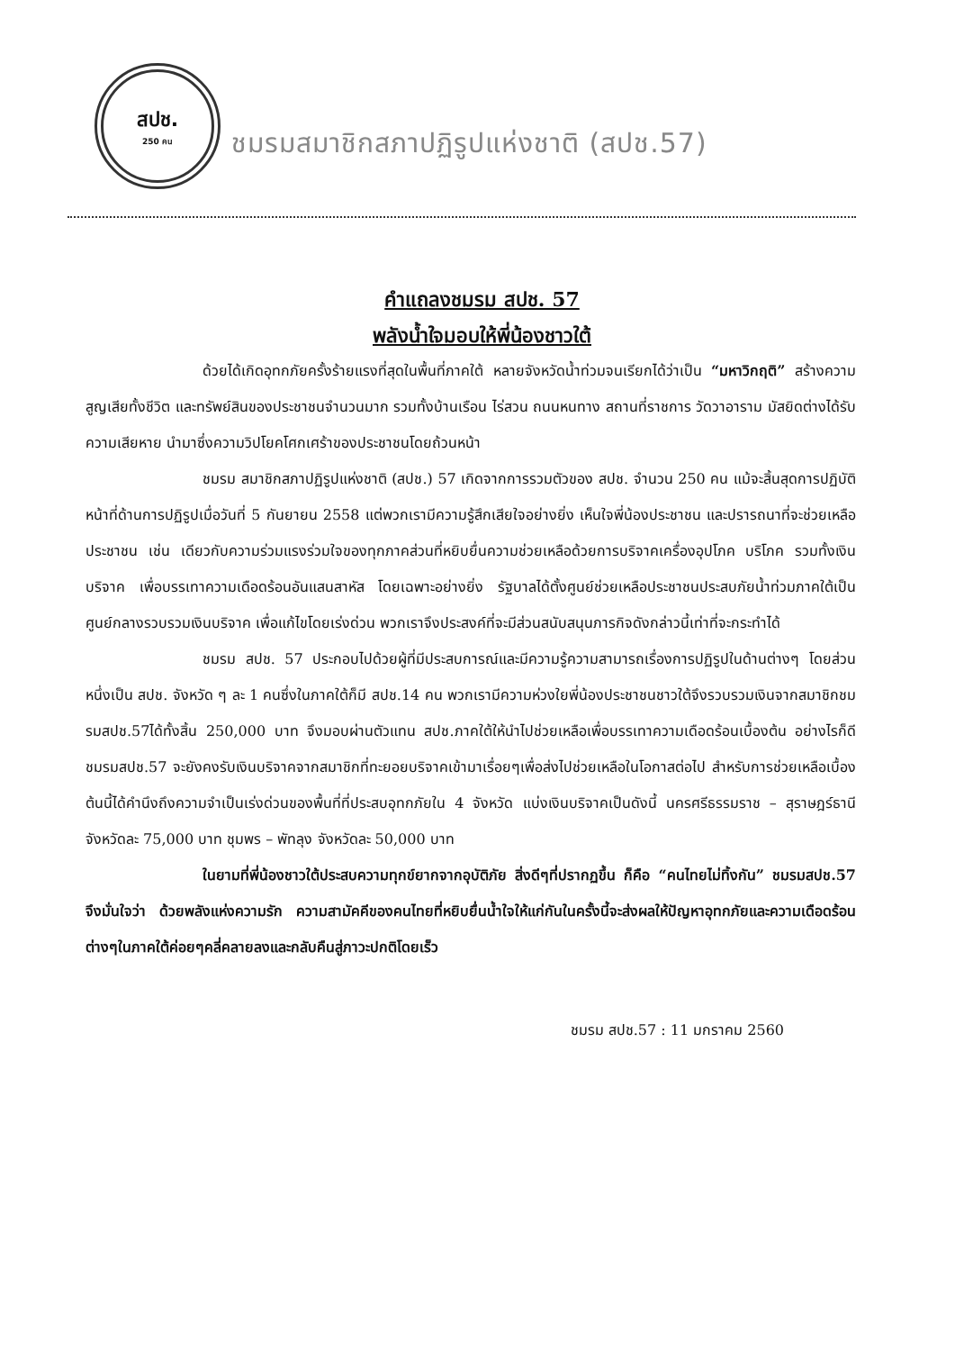สปช.
250 คน
ชมรมสมาชิกสภาปฏิรูปแห่งชาติ (สปช.57)
คำแถลงชมรม สปช. 57
พลังน้ำใจมอบให้พี่น้องชาวใต้
ด้วยได้เกิดอุทกภัยครั้งร้ายแรงที่สุดในพื้นที่ภาคใต้ หลายจังหวัดน้ำท่วมจนเรียกได้ว่าเป็น “มหาวิกฤติ” สร้างความสูญเสียทั้งชีวิต และทรัพย์สินของประชาชนจำนวนมาก รวมทั้งบ้านเรือน ไร่สวน ถนนหนทาง สถานที่ราชการ วัดวาอาราม มัสยิดต่างได้รับความเสียหาย นำมาซึ่งความวิปโยคโศกเศร้าของประชาชนโดยถ้วนหน้า
ชมรม สมาชิกสภาปฏิรูปแห่งชาติ (สปช.) 57 เกิดจากการรวมตัวของ สปช. จำนวน 250 คน แม้จะสิ้นสุดการปฏิบัติหน้าที่ด้านการปฏิรูปเมื่อวันที่ 5 กันยายน 2558 แต่พวกเรามีความรู้สึกเสียใจอย่างยิ่ง เห็นใจพี่น้องประชาชน และปรารถนาที่จะช่วยเหลือประชาชน เช่น เดียวกับความร่วมแรงร่วมใจของทุกภาคส่วนที่หยิบยื่นความช่วยเหลือด้วยการบริจาคเครื่องอุปโภค บริโภค รวมทั้งเงินบริจาค เพื่อบรรเทาความเดือดร้อนอันแสนสาหัส โดยเฉพาะอย่างยิ่ง รัฐบาลได้ตั้งศูนย์ช่วยเหลือประชาชนประสบภัยน้ำท่วมภาคใต้เป็นศูนย์กลางรวบรวมเงินบริจาค เพื่อแก้ไขโดยเร่งด่วน พวกเราจึงประสงค์ที่จะมีส่วนสนับสนุนภารกิจดังกล่าวนี้เท่าที่จะกระทำได้
ชมรม สปช. 57 ประกอบไปด้วยผู้ที่มีประสบการณ์และมีความรู้ความสามารถเรื่องการปฏิรูปในด้านต่างๆ โดยส่วนหนึ่งเป็น สปช. จังหวัด ๆ ละ 1 คนซึ่งในภาคใต้ก็มี สปช.14 คน พวกเรามีความห่วงใยพี่น้องประชาชนชาวใต้จึงรวบรวมเงินจากสมาชิกชมรมสปช.57ได้ทั้งสิ้น 250,000 บาท จึงมอบผ่านตัวแทน สปช.ภาคใต้ให้นำไปช่วยเหลือเพื่อบรรเทาความเดือดร้อนเบื้องต้น อย่างไรก็ดี ชมรมสปช.57 จะยังคงรับเงินบริจาคจากสมาชิกที่ทะยอยบริจาคเข้ามาเรื่อยๆเพื่อส่งไปช่วยเหลือในโอกาสต่อไป สำหรับการช่วยเหลือเบื้องต้นนี้ได้คำนึงถึงความจำเป็นเร่งด่วนของพื้นที่ที่ประสบอุทกภัยใน 4 จังหวัด แบ่งเงินบริจาคเป็นดังนี้ นครศรีธรรมราช – สุราษฎร์ธานี จังหวัดละ 75,000 บาท ชุมพร – พัทลุง จังหวัดละ 50,000 บาท
ในยามที่พี่น้องชาวใต้ประสบความทุกข์ยากจากอุบัติภัย สิ่งดีๆที่ปรากฏขึ้น ก็คือ “คนไทยไม่ทิ้งกัน” ชมรมสปช.57 จึงมั่นใจว่า ด้วยพลังแห่งความรัก ความสามัคคีของคนไทยที่หยิบยื่นน้ำใจให้แก่กันในครั้งนี้จะส่งผลให้ปัญหาอุทกภัยและความเดือดร้อนต่างๆในภาคใต้ค่อยๆคลี่คลายลงและกลับคืนสู่ภาวะปกติโดยเร็ว
ชมรม สปช.57 : 11 มกราคม 2560